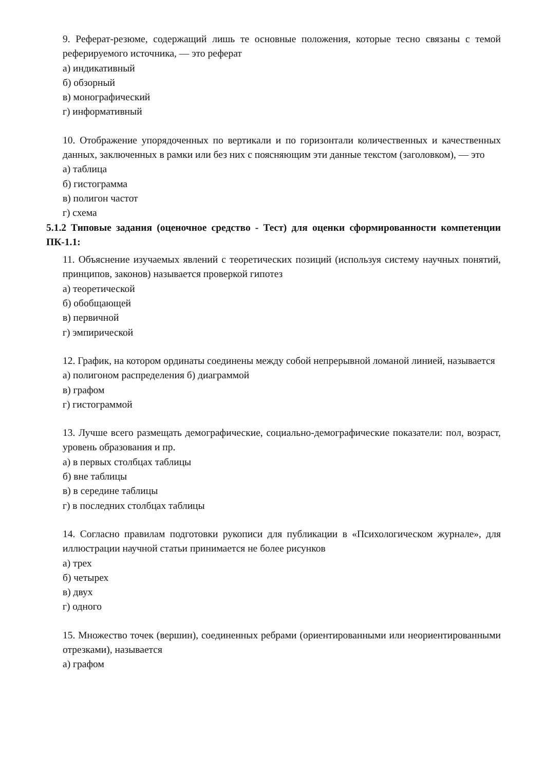9. Реферат-резюме, содержащий лишь те основные положения, которые тесно связаны с темой реферируемого источника, — это реферат
а) индикативный
б) обзорный
в) монографический
г) информативный
10. Отображение упорядоченных по вертикали и по горизонтали количественных и качественных данных, заключенных в рамки или без них с поясняющим эти данные текстом (заголовком), — это
а) таблица
б) гистограмма
в) полигон частот
г) схема
5.1.2 Типовые задания (оценочное средство - Тест) для оценки сформированности компетенции ПК-1.1:
11. Объяснение изучаемых явлений с теоретических позиций (используя систему научных понятий, принципов, законов) называется проверкой гипотез
а) теоретической
б) обобщающей
в) первичной
г) эмпирической
12. График, на котором ординаты соединены между собой непрерывной ломаной линией, называется
а) полигоном распределения б) диаграммой
в) графом
г) гистограммой
13. Лучше всего размещать демографические, социально-демографические показатели: пол, возраст, уровень образования и пр.
а) в первых столбцах таблицы
б) вне таблицы
в) в середине таблицы
г) в последних столбцах таблицы
14. Согласно правилам подготовки рукописи для публикации в «Психологическом журнале», для иллюстрации научной статьи принимается не более рисунков
а) трех
б) четырех
в) двух
г) одного
15. Множество точек (вершин), соединенных ребрами (ориентированными или неориентированными отрезками), называется
а) графом